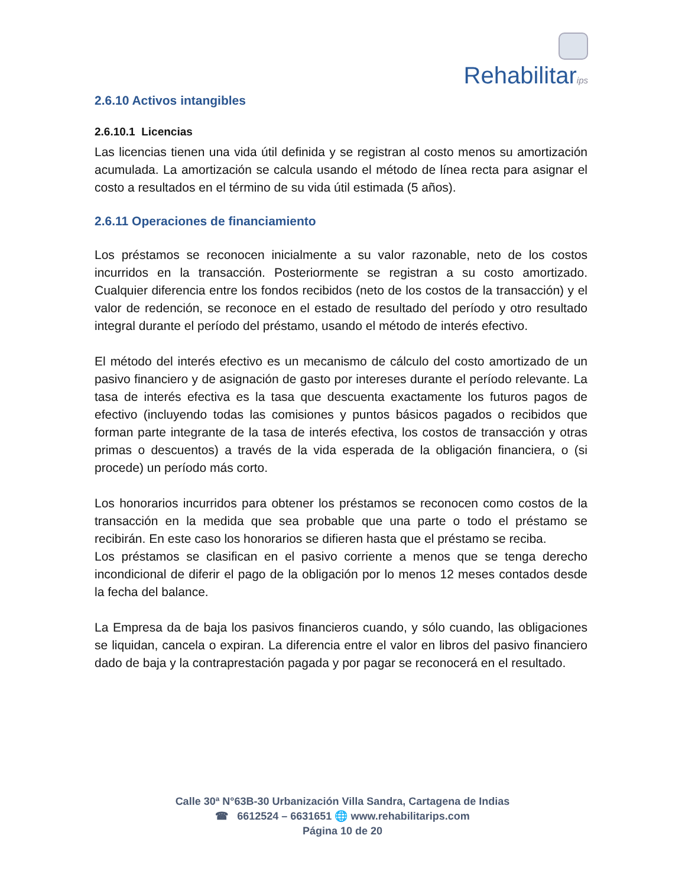Rehabilitarips
2.6.10 Activos intangibles
2.6.10.1 Licencias
Las licencias tienen una vida útil definida y se registran al costo menos su amortización acumulada. La amortización se calcula usando el método de línea recta para asignar el costo a resultados en el término de su vida útil estimada (5 años).
2.6.11 Operaciones de financiamiento
Los préstamos se reconocen inicialmente a su valor razonable, neto de los costos incurridos en la transacción. Posteriormente se registran a su costo amortizado. Cualquier diferencia entre los fondos recibidos (neto de los costos de la transacción) y el valor de redención, se reconoce en el estado de resultado del período y otro resultado integral durante el período del préstamo, usando el método de interés efectivo.
El método del interés efectivo es un mecanismo de cálculo del costo amortizado de un pasivo financiero y de asignación de gasto por intereses durante el período relevante. La tasa de interés efectiva es la tasa que descuenta exactamente los futuros pagos de efectivo (incluyendo todas las comisiones y puntos básicos pagados o recibidos que forman parte integrante de la tasa de interés efectiva, los costos de transacción y otras primas o descuentos) a través de la vida esperada de la obligación financiera, o (si procede) un período más corto.
Los honorarios incurridos para obtener los préstamos se reconocen como costos de la transacción en la medida que sea probable que una parte o todo el préstamo se recibirán. En este caso los honorarios se difieren hasta que el préstamo se reciba.
Los préstamos se clasifican en el pasivo corriente a menos que se tenga derecho incondicional de diferir el pago de la obligación por lo menos 12 meses contados desde la fecha del balance.
La Empresa da de baja los pasivos financieros cuando, y sólo cuando, las obligaciones se liquidan, cancela o expiran. La diferencia entre el valor en libros del pasivo financiero dado de baja y la contraprestación pagada y por pagar se reconocerá en el resultado.
Calle 30ª N°63B-30 Urbanización Villa Sandra, Cartagena de Indias
☎ 6612524 – 6631651 🌐 www.rehabilitarips.com
Página 10 de 20